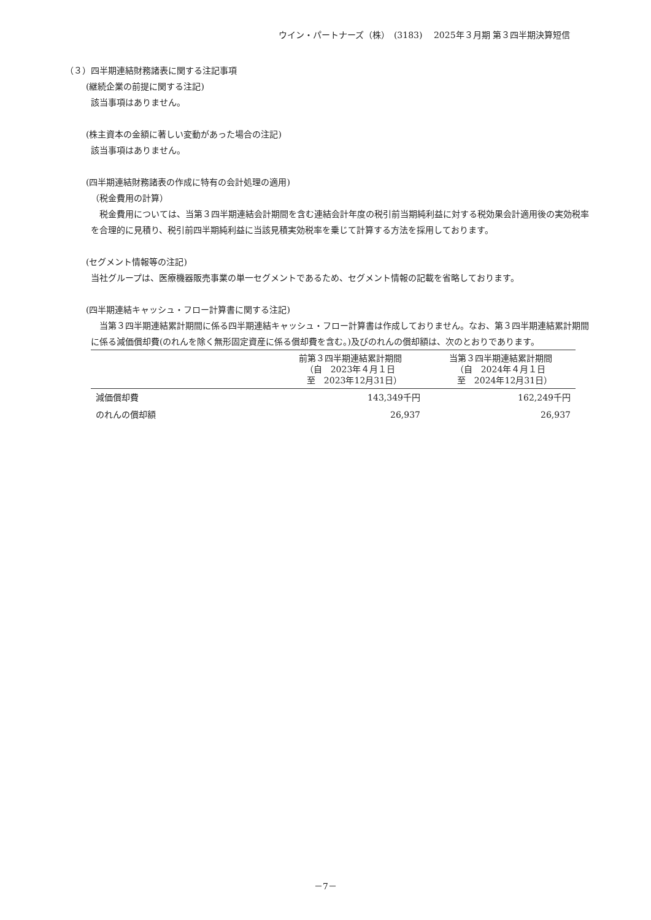ウイン・パートナーズ（株）　(3183)　 2025年３月期 第３四半期決算短信
（３）四半期連結財務諸表に関する注記事項
(継続企業の前提に関する注記)
該当事項はありません。
(株主資本の金額に著しい変動があった場合の注記)
該当事項はありません。
(四半期連結財務諸表の作成に特有の会計処理の適用)
（税金費用の計算）
　税金費用については、当第３四半期連結会計期間を含む連結会計年度の税引前当期純利益に対する税効果会計適用後の実効税率を合理的に見積り、税引前四半期純利益に当該見積実効税率を乗じて計算する方法を採用しております。
(セグメント情報等の注記)
当社グループは、医療機器販売事業の単一セグメントであるため、セグメント情報の記載を省略しております。
(四半期連結キャッシュ・フロー計算書に関する注記)
　当第３四半期連結累計期間に係る四半期連結キャッシュ・フロー計算書は作成しておりません。なお、第３四半期連結累計期間に係る減価償却費(のれんを除く無形固定資産に係る償却費を含む。)及びのれんの償却額は、次のとおりであります。
| | 前第３四半期連結累計期間 （自 2023年４月１日 至 2023年12月31日） | 当第３四半期連結累計期間 （自 2024年４月１日 至 2024年12月31日） |
| --- | --- | --- |
| 減価償却費 | 143,349千円 | 162,249千円 |
| のれんの償却額 | 26,937 | 26,937 |
－7－